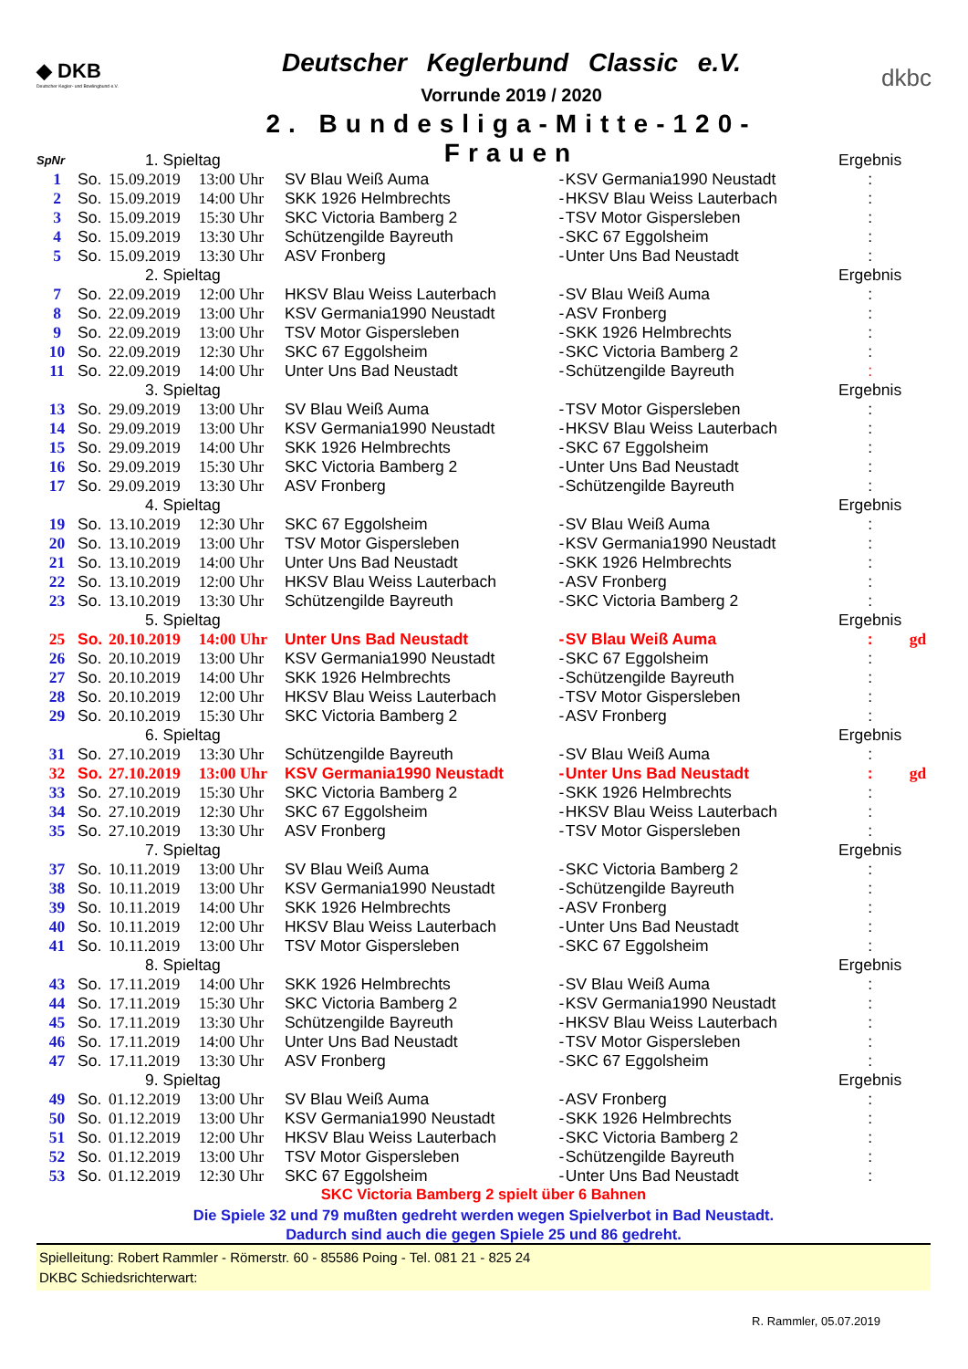◆ DKB
Deutscher Kegler- und Bowlingbund e.V.
Deutscher Keglerbund Classic e.V.
Vorrunde 2019 / 2020
2. Bundesliga-Mitte-120-Frauen
dkbc
| SpNr | | 1. Spieltag | | | | | Ergebnis | |
| 1 | So. | 15.09.2019 | 13:00 Uhr | SV Blau Weiß Auma | - | KSV Germania1990 Neustadt | : | |
| 2 | So. | 15.09.2019 | 14:00 Uhr | SKK 1926 Helmbrechts | - | HKSV Blau Weiss Lauterbach | : | |
| 3 | So. | 15.09.2019 | 15:30 Uhr | SKC Victoria Bamberg 2 | - | TSV Motor Gispersleben | : | |
| 4 | So. | 15.09.2019 | 13:30 Uhr | Schützengilde Bayreuth | - | SKC 67 Eggolsheim | : | |
| 5 | So. | 15.09.2019 | 13:30 Uhr | ASV Fronberg | - | Unter Uns Bad Neustadt | : | |
| | | 2. Spieltag | | | | | Ergebnis | |
| 7 | So. | 22.09.2019 | 12:00 Uhr | HKSV Blau Weiss Lauterbach | - | SV Blau Weiß Auma | : | |
| 8 | So. | 22.09.2019 | 13:00 Uhr | KSV Germania1990 Neustadt | - | ASV Fronberg | : | |
| 9 | So. | 22.09.2019 | 13:00 Uhr | TSV Motor Gispersleben | - | SKK 1926 Helmbrechts | : | |
| 10 | So. | 22.09.2019 | 12:30 Uhr | SKC 67 Eggolsheim | - | SKC Victoria Bamberg 2 | : | |
| 11 | So. | 22.09.2019 | 14:00 Uhr | Unter Uns Bad Neustadt | - | Schützengilde Bayreuth | : | |
| | | 3. Spieltag | | | | | Ergebnis | |
| 13 | So. | 29.09.2019 | 13:00 Uhr | SV Blau Weiß Auma | - | TSV Motor Gispersleben | : | |
| 14 | So. | 29.09.2019 | 13:00 Uhr | KSV Germania1990 Neustadt | - | HKSV Blau Weiss Lauterbach | : | |
| 15 | So. | 29.09.2019 | 14:00 Uhr | SKK 1926 Helmbrechts | - | SKC 67 Eggolsheim | : | |
| 16 | So. | 29.09.2019 | 15:30 Uhr | SKC Victoria Bamberg 2 | - | Unter Uns Bad Neustadt | : | |
| 17 | So. | 29.09.2019 | 13:30 Uhr | ASV Fronberg | - | Schützengilde Bayreuth | : | |
| | | 4. Spieltag | | | | | Ergebnis | |
| 19 | So. | 13.10.2019 | 12:30 Uhr | SKC 67 Eggolsheim | - | SV Blau Weiß Auma | : | |
| 20 | So. | 13.10.2019 | 13:00 Uhr | TSV Motor Gispersleben | - | KSV Germania1990 Neustadt | : | |
| 21 | So. | 13.10.2019 | 14:00 Uhr | Unter Uns Bad Neustadt | - | SKK 1926 Helmbrechts | : | |
| 22 | So. | 13.10.2019 | 12:00 Uhr | HKSV Blau Weiss Lauterbach | - | ASV Fronberg | : | |
| 23 | So. | 13.10.2019 | 13:30 Uhr | Schützengilde Bayreuth | - | SKC Victoria Bamberg 2 | : | |
| | | 5. Spieltag | | | | | Ergebnis | |
| 25 | So. | 20.10.2019 | 14:00 Uhr | Unter Uns Bad Neustadt | - | SV Blau Weiß Auma | : | gd |
| 26 | So. | 20.10.2019 | 13:00 Uhr | KSV Germania1990 Neustadt | - | SKC 67 Eggolsheim | : | |
| 27 | So. | 20.10.2019 | 14:00 Uhr | SKK 1926 Helmbrechts | - | Schützengilde Bayreuth | : | |
| 28 | So. | 20.10.2019 | 12:00 Uhr | HKSV Blau Weiss Lauterbach | - | TSV Motor Gispersleben | : | |
| 29 | So. | 20.10.2019 | 15:30 Uhr | SKC Victoria Bamberg 2 | - | ASV Fronberg | : | |
| | | 6. Spieltag | | | | | Ergebnis | |
| 31 | So. | 27.10.2019 | 13:30 Uhr | Schützengilde Bayreuth | - | SV Blau Weiß Auma | : | |
| 32 | So. | 27.10.2019 | 13:00 Uhr | KSV Germania1990 Neustadt | - | Unter Uns Bad Neustadt | : | gd |
| 33 | So. | 27.10.2019 | 15:30 Uhr | SKC Victoria Bamberg 2 | - | SKK 1926 Helmbrechts | : | |
| 34 | So. | 27.10.2019 | 12:30 Uhr | SKC 67 Eggolsheim | - | HKSV Blau Weiss Lauterbach | : | |
| 35 | So. | 27.10.2019 | 13:30 Uhr | ASV Fronberg | - | TSV Motor Gispersleben | : | |
| | | 7. Spieltag | | | | | Ergebnis | |
| 37 | So. | 10.11.2019 | 13:00 Uhr | SV Blau Weiß Auma | - | SKC Victoria Bamberg 2 | : | |
| 38 | So. | 10.11.2019 | 13:00 Uhr | KSV Germania1990 Neustadt | - | Schützengilde Bayreuth | : | |
| 39 | So. | 10.11.2019 | 14:00 Uhr | SKK 1926 Helmbrechts | - | ASV Fronberg | : | |
| 40 | So. | 10.11.2019 | 12:00 Uhr | HKSV Blau Weiss Lauterbach | - | Unter Uns Bad Neustadt | : | |
| 41 | So. | 10.11.2019 | 13:00 Uhr | TSV Motor Gispersleben | - | SKC 67 Eggolsheim | : | |
| | | 8. Spieltag | | | | | Ergebnis | |
| 43 | So. | 17.11.2019 | 14:00 Uhr | SKK 1926 Helmbrechts | - | SV Blau Weiß Auma | : | |
| 44 | So. | 17.11.2019 | 15:30 Uhr | SKC Victoria Bamberg 2 | - | KSV Germania1990 Neustadt | : | |
| 45 | So. | 17.11.2019 | 13:30 Uhr | Schützengilde Bayreuth | - | HKSV Blau Weiss Lauterbach | : | |
| 46 | So. | 17.11.2019 | 14:00 Uhr | Unter Uns Bad Neustadt | - | TSV Motor Gispersleben | : | |
| 47 | So. | 17.11.2019 | 13:30 Uhr | ASV Fronberg | - | SKC 67 Eggolsheim | : | |
| | | 9. Spieltag | | | | | Ergebnis | |
| 49 | So. | 01.12.2019 | 13:00 Uhr | SV Blau Weiß Auma | - | ASV Fronberg | : | |
| 50 | So. | 01.12.2019 | 13:00 Uhr | KSV Germania1990 Neustadt | - | SKK 1926 Helmbrechts | : | |
| 51 | So. | 01.12.2019 | 12:00 Uhr | HKSV Blau Weiss Lauterbach | - | SKC Victoria Bamberg 2 | : | |
| 52 | So. | 01.12.2019 | 13:00 Uhr | TSV Motor Gispersleben | - | Schützengilde Bayreuth | : | |
| 53 | So. | 01.12.2019 | 12:30 Uhr | SKC 67 Eggolsheim | - | Unter Uns Bad Neustadt | : | |
SKC Victoria Bamberg 2 spielt über 6 Bahnen
Die Spiele 32 und 79 mußten gedreht werden wegen Spielverbot in Bad Neustadt.
Dadurch sind auch die gegen Spiele 25 und 86 gedreht.
Spielleitung: Robert Rammler - Römerstr. 60 - 85586 Poing - Tel. 081 21 - 825 24
DKBC Schiedsrichterwart:
R. Rammler, 05.07.2019